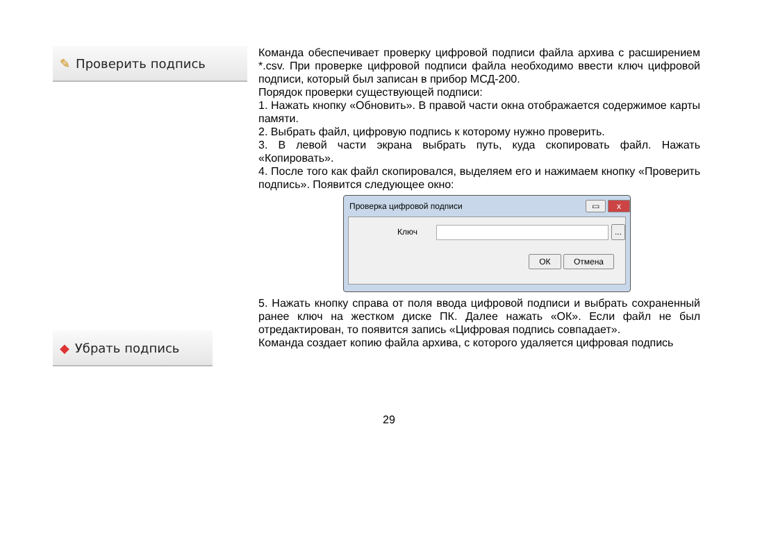✎ Проверить подпись
Команда обеспечивает проверку цифровой подписи файла архива с расширением *.csv. При проверке цифровой подписи файла необходимо ввести ключ цифровой подписи, который был записан в прибор МСД-200.
Порядок проверки существующей подписи:
1. Нажать кнопку «Обновить». В правой части окна отображается содержимое карты памяти.
2. Выбрать файл, цифровую подпись к которому нужно проверить.
3. В левой части экрана выбрать путь, куда скопировать файл. Нажать «Копировать».
4. После того как файл скопировался, выделяем его и нажимаем кнопку «Проверить подпись». Появится следующее окно:
Проверка цифровой подписи ▭ x
Ключ ...
ОК Отмена
5. Нажать кнопку справа от поля ввода цифровой подписи и выбрать сохраненный ранее ключ на жестком диске ПК. Далее нажать «ОК». Если файл не был отредактирован, то появится запись «Цифровая подпись совпадает».
◆ Убрать подпись
Команда создает копию файла архива, с которого удаляется цифровая подпись
29